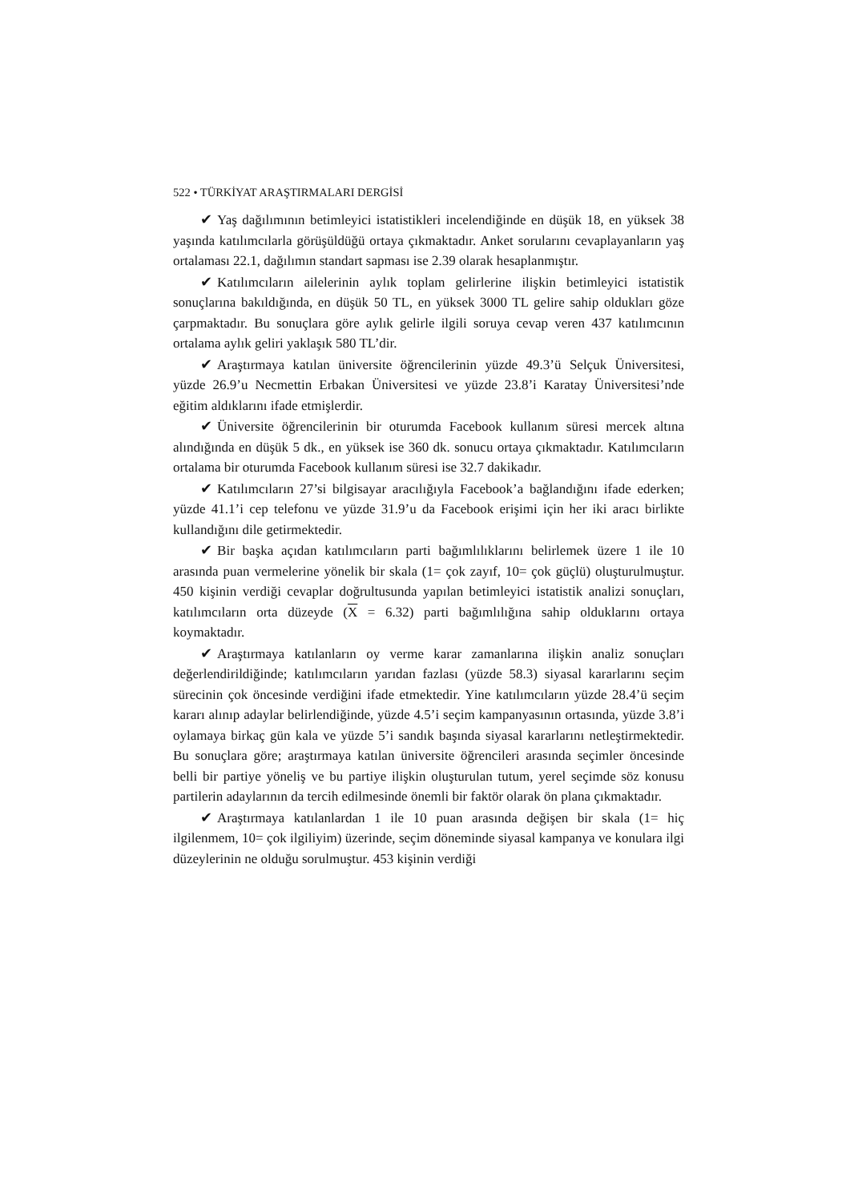522 • TÜRKİYAT ARAŞTIRMALARI DERGİSİ
✔ Yaş dağılımının betimleyici istatistikleri incelendiğinde en düşük 18, en yüksek 38 yaşında katılımcılarla görüşüldüğü ortaya çıkmaktadır. Anket sorularını cevaplayanların yaş ortalaması 22.1, dağılımın standart sapması ise 2.39 olarak hesaplanmıştır.
✔ Katılımcıların ailelerinin aylık toplam gelirlerine ilişkin betimleyici istatistik sonuçlarına bakıldığında, en düşük 50 TL, en yüksek 3000 TL gelire sahip oldukları göze çarpmaktadır. Bu sonuçlara göre aylık gelirle ilgili soruya cevap veren 437 katılımcının ortalama aylık geliri yaklaşık 580 TL’dir.
✔ Araştırmaya katılan üniversite öğrencilerinin yüzde 49.3’ü Selçuk Üniversitesi, yüzde 26.9’u Necmettin Erbakan Üniversitesi ve yüzde 23.8’i Karatay Üniversitesi’nde eğitim aldıklarını ifade etmişlerdir.
✔ Üniversite öğrencilerinin bir oturumda Facebook kullanım süresi mercek altına alındığında en düşük 5 dk., en yüksek ise 360 dk. sonucu ortaya çıkmaktadır. Katılımcıların ortalama bir oturumda Facebook kullanım süresi ise 32.7 dakikadır.
✔ Katılımcıların 27’si bilgisayar aracılığıyla Facebook’a bağlandığını ifade ederken; yüzde 41.1’i cep telefonu ve yüzde 31.9’u da Facebook erişimi için her iki aracı birlikte kullandığını dile getirmektedir.
✔ Bir başka açıdan katılımcıların parti bağımlılıklarını belirlemek üzere 1 ile 10 arasında puan vermelerine yönelik bir skala (1= çok zayıf, 10= çok güçlü) oluşturulmuştur. 450 kişinin verdiği cevaplar doğrultusunda yapılan betimleyici istatistik analizi sonuçları, katılımcıların orta düzeyde (X = 6.32) parti bağımlılığına sahip olduklarını ortaya koymaktadır.
✔ Araştırmaya katılanların oy verme karar zamanlarına ilişkin analiz sonuçları değerlendirildiğinde; katılımcıların yarıdan fazlası (yüzde 58.3) siyasal kararlarını seçim sürecinin çok öncesinde verdiğini ifade etmektedir. Yine katılımcıların yüzde 28.4’ü seçim kararı alınıp adaylar belirlendiğinde, yüzde 4.5’i seçim kampanyasının ortasında, yüzde 3.8’i oylamaya birkaç gün kala ve yüzde 5’i sandık başında siyasal kararlarını netleştirmektedir. Bu sonuçlara göre; araştırmaya katılan üniversite öğrencileri arasında seçimler öncesinde belli bir partiye yöneliş ve bu partiye ilişkin oluşturulan tutum, yerel seçimde söz konusu partilerin adaylarının da tercih edilmesinde önemli bir faktör olarak ön plana çıkmaktadır.
✔ Araştırmaya katılanlardan 1 ile 10 puan arasında değişen bir skala (1= hiç ilgilenmem, 10= çok ilgiliyim) üzerinde, seçim döneminde siyasal kampanya ve konulara ilgi düzeylerinin ne olduğu sorulmuştur. 453 kişinin verdiği